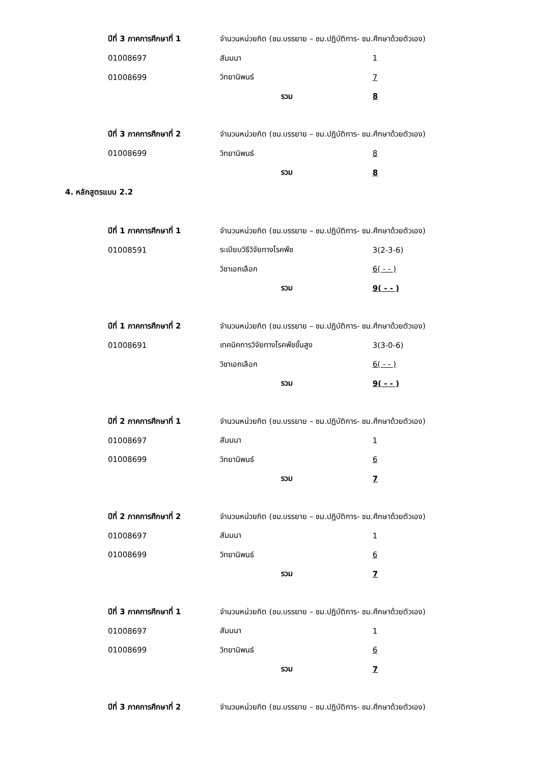ปีที่ 3 ภาคการศึกษาที่ 1 จำนวนหน่วยกิต (ชม.บรรยาย – ชม.ปฏิบัติการ- ชม.ศึกษาด้วยตัวเอง)
01008697 สัมมนา 1
01008699 วิทยานิพนธ์ 7
รวม 8
ปีที่ 3 ภาคการศึกษาที่ 2 จำนวนหน่วยกิต (ชม.บรรยาย – ชม.ปฏิบัติการ- ชม.ศึกษาด้วยตัวเอง)
01008699 วิทยานิพนธ์ 8
รวม 8
4. หลักสูตรแบบ 2.2
ปีที่ 1 ภาคการศึกษาที่ 1 จำนวนหน่วยกิต (ชม.บรรยาย – ชม.ปฏิบัติการ- ชม.ศึกษาด้วยตัวเอง)
01008591 ระเบียบวิธีวิจัยทางโรคพืช 3(2-3-6)
วิชาเอกเลือก 6( - - )
รวม 9( - - )
ปีที่ 1 ภาคการศึกษาที่ 2 จำนวนหน่วยกิต (ชม.บรรยาย – ชม.ปฏิบัติการ- ชม.ศึกษาด้วยตัวเอง)
01008691 เทคนิคการวิจัยทางโรคพืชขั้นสูง 3(3-0-6)
วิชาเอกเลือก 6( - - )
รวม 9( - - )
ปีที่ 2 ภาคการศึกษาที่ 1 จำนวนหน่วยกิต (ชม.บรรยาย – ชม.ปฏิบัติการ- ชม.ศึกษาด้วยตัวเอง)
01008697 สัมมนา 1
01008699 วิทยานิพนธ์ 6
รวม 7
ปีที่ 2 ภาคการศึกษาที่ 2 จำนวนหน่วยกิต (ชม.บรรยาย – ชม.ปฏิบัติการ- ชม.ศึกษาด้วยตัวเอง)
01008697 สัมมนา 1
01008699 วิทยานิพนธ์ 6
รวม 7
ปีที่ 3 ภาคการศึกษาที่ 1 จำนวนหน่วยกิต (ชม.บรรยาย – ชม.ปฏิบัติการ- ชม.ศึกษาด้วยตัวเอง)
01008697 สัมมนา 1
01008699 วิทยานิพนธ์ 6
รวม 7
ปีที่ 3 ภาคการศึกษาที่ 2 จำนวนหน่วยกิต (ชม.บรรยาย – ชม.ปฏิบัติการ- ชม.ศึกษาด้วยตัวเอง)